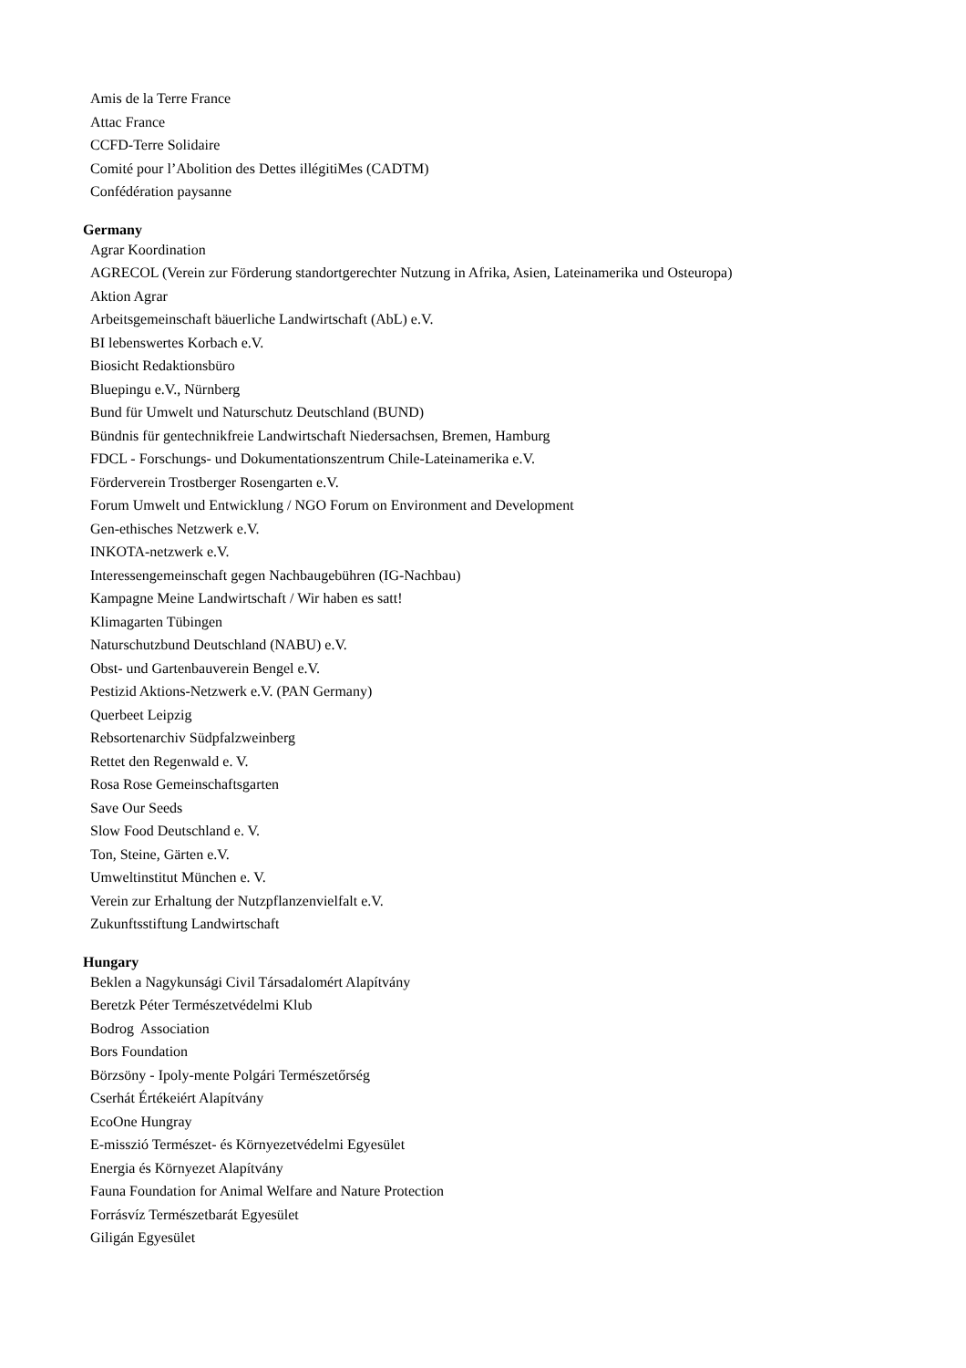Amis de la Terre France
Attac France
CCFD-Terre Solidaire
Comité pour l’Abolition des Dettes illégitiMes (CADTM)
Confédération paysanne
Germany
Agrar Koordination
AGRECOL (Verein zur Förderung standortgerechter Nutzung in Afrika, Asien, Lateinamerika und Osteuropa)
Aktion Agrar
Arbeitsgemeinschaft bäuerliche Landwirtschaft (AbL) e.V.
BI lebenswertes Korbach e.V.
Biosicht Redaktionsbüro
Bluepingu e.V., Nürnberg
Bund für Umwelt und Naturschutz Deutschland (BUND)
Bündnis für gentechnikfreie Landwirtschaft Niedersachsen, Bremen, Hamburg
FDCL - Forschungs- und Dokumentationszentrum Chile-Lateinamerika e.V.
Förderverein Trostberger Rosengarten e.V.
Forum Umwelt und Entwicklung / NGO Forum on Environment and Development
Gen-ethisches Netzwerk e.V.
INKOTA-netzwerk e.V.
Interessengemeinschaft gegen Nachbaugebühren (IG-Nachbau)
Kampagne Meine Landwirtschaft / Wir haben es satt!
Klimagarten Tübingen
Naturschutzbund Deutschland (NABU) e.V.
Obst- und Gartenbauverein Bengel e.V.
Pestizid Aktions-Netzwerk e.V. (PAN Germany)
Querbeet Leipzig
Rebsortenarchiv Südpfalzweinberg
Rettet den Regenwald e. V.
Rosa Rose Gemeinschaftsgarten
Save Our Seeds
Slow Food Deutschland e. V.
Ton, Steine, Gärten e.V.
Umweltinstitut München e. V.
Verein zur Erhaltung der Nutzpflanzenvielfalt e.V.
Zukunftsstiftung Landwirtschaft
Hungary
Beklen a Nagykunsági Civil Társadalomért Alapítvány
Beretzk Péter Természetvédelmi Klub
Bodrog Association
Bors Foundation
Börzsöny - Ipoly-mente Polgári Természetőrség
Cserhát Értékeiért Alapítvány
EcoOne Hungray
E-misszió Természet- és Környezetvédelmi Egyesület
Energia és Környezet Alapítvány
Fauna Foundation for Animal Welfare and Nature Protection
Forrásvíz Természetbarát Egyesület
Giligán Egyesület